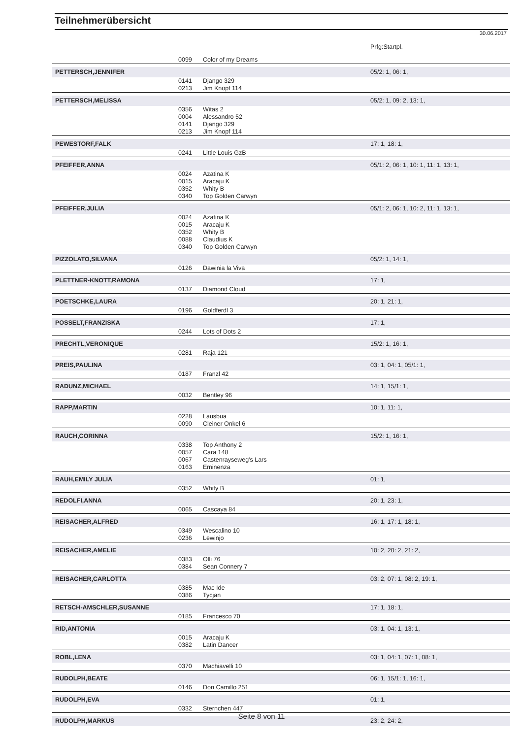Teilnehmerübersicht
30.06.2017
| | | | Prfg:Startpl. |
| | 0099 | Color of my Dreams | |
| PETTERSCH,JENNIFER | | | 05/2: 1, 06: 1, |
| | 0141 | Django 329 | |
| | 0213 | Jim Knopf 114 | |
| PETTERSCH,MELISSA | | | 05/2: 1, 09: 2, 13: 1, |
| | 0356 | Witas 2 | |
| | 0004 | Alessandro 52 | |
| | 0141 | Django 329 | |
| | 0213 | Jim Knopf 114 | |
| PEWESTORF,FALK | | | 17: 1, 18: 1, |
| | 0241 | Little Louis GzB | |
| PFEIFFER,ANNA | | | 05/1: 2, 06: 1, 10: 1, 11: 1, 13: 1, |
| | 0024 | Azatina K | |
| | 0015 | Aracaju K | |
| | 0352 | Whity B | |
| | 0340 | Top Golden Carwyn | |
| PFEIFFER,JULIA | | | 05/1: 2, 06: 1, 10: 2, 11: 1, 13: 1, |
| | 0024 | Azatina K | |
| | 0015 | Aracaju K | |
| | 0352 | Whity B | |
| | 0088 | Claudius K | |
| | 0340 | Top Golden Carwyn | |
| PIZZOLATO,SILVANA | | | 05/2: 1, 14: 1, |
| | 0126 | Dawinia la Viva | |
| PLETTNER-KNOTT,RAMONA | | | 17: 1, |
| | 0137 | Diamond Cloud | |
| POETSCHKE,LAURA | | | 20: 1, 21: 1, |
| | 0196 | Goldferdl 3 | |
| POSSELT,FRANZISKA | | | 17: 1, |
| | 0244 | Lots of Dots 2 | |
| PRECHTL,VERONIQUE | | | 15/2: 1, 16: 1, |
| | 0281 | Raja 121 | |
| PREIS,PAULINA | | | 03: 1, 04: 1, 05/1: 1, |
| | 0187 | Franzl 42 | |
| RADUNZ,MICHAEL | | | 14: 1, 15/1: 1, |
| | 0032 | Bentley 96 | |
| RAPP,MARTIN | | | 10: 1, 11: 1, |
| | 0228 | Lausbua | |
| | 0090 | Cleiner Onkel 6 | |
| RAUCH,CORINNA | | | 15/2: 1, 16: 1, |
| | 0338 | Top Anthony 2 | |
| | 0057 | Cara 148 | |
| | 0067 | Castenrayseweg's Lars | |
| | 0163 | Eminenza | |
| RAUH,EMILY JULIA | | | 01: 1, |
| | 0352 | Whity B | |
| REDOLFI,ANNA | | | 20: 1, 23: 1, |
| | 0065 | Cascaya 84 | |
| REISACHER,ALFRED | | | 16: 1, 17: 1, 18: 1, |
| | 0349 | Wescalino 10 | |
| | 0236 | Lewinjo | |
| REISACHER,AMELIE | | | 10: 2, 20: 2, 21: 2, |
| | 0383 | Olli 76 | |
| | 0384 | Sean Connery 7 | |
| REISACHER,CARLOTTA | | | 03: 2, 07: 1, 08: 2, 19: 1, |
| | 0385 | Mac Ide | |
| | 0386 | Tycjan | |
| RETSCH-AMSCHLER,SUSANNE | | | 17: 1, 18: 1, |
| | 0185 | Francesco 70 | |
| RID,ANTONIA | | | 03: 1, 04: 1, 13: 1, |
| | 0015 | Aracaju K | |
| | 0382 | Latin Dancer | |
| ROBL,LENA | | | 03: 1, 04: 1, 07: 1, 08: 1, |
| | 0370 | Machiavelli 10 | |
| RUDOLPH,BEATE | | | 06: 1, 15/1: 1, 16: 1, |
| | 0146 | Don Camillo 251 | |
| RUDOLPH,EVA | | | 01: 1, |
| | 0332 | Sternchen 447 | |
| RUDOLPH,MARKUS | | | 23: 2, 24: 2, |
Seite 8 von 11